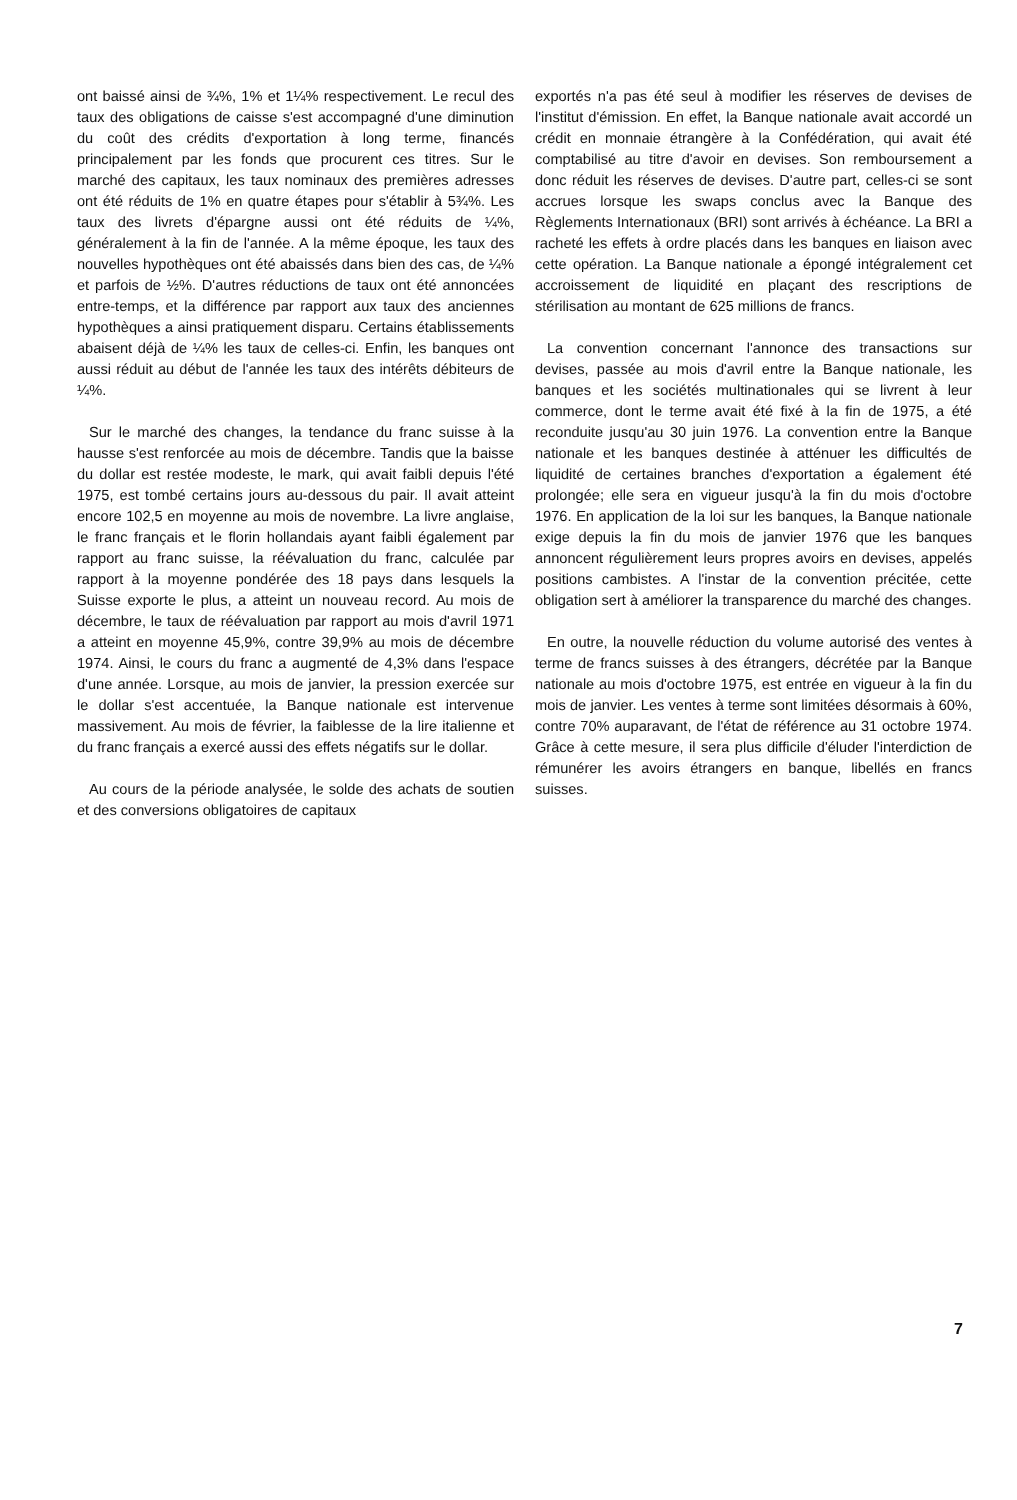ont baissé ainsi de ¾%, 1% et 1¼% respectivement. Le recul des taux des obligations de caisse s'est accompagné d'une diminution du coût des crédits d'exportation à long terme, financés principalement par les fonds que procurent ces titres. Sur le marché des capitaux, les taux nominaux des premières adresses ont été réduits de 1% en quatre étapes pour s'établir à 5¾%. Les taux des livrets d'épargne aussi ont été réduits de ¼%, généralement à la fin de l'année. A la même époque, les taux des nouvelles hypothèques ont été abaissés dans bien des cas, de ¼% et parfois de ½%. D'autres réductions de taux ont été annoncées entre-temps, et la différence par rapport aux taux des anciennes hypothèques a ainsi pratiquement disparu. Certains établissements abaisent déjà de ¼% les taux de celles-ci. Enfin, les banques ont aussi réduit au début de l'année les taux des intérêts débiteurs de ¼%.
Sur le marché des changes, la tendance du franc suisse à la hausse s'est renforcée au mois de décembre. Tandis que la baisse du dollar est restée modeste, le mark, qui avait faibli depuis l'été 1975, est tombé certains jours au-dessous du pair. Il avait atteint encore 102,5 en moyenne au mois de novembre. La livre anglaise, le franc français et le florin hollandais ayant faibli également par rapport au franc suisse, la réévaluation du franc, calculée par rapport à la moyenne pondérée des 18 pays dans lesquels la Suisse exporte le plus, a atteint un nouveau record. Au mois de décembre, le taux de réévaluation par rapport au mois d'avril 1971 a atteint en moyenne 45,9%, contre 39,9% au mois de décembre 1974. Ainsi, le cours du franc a augmenté de 4,3% dans l'espace d'une année. Lorsque, au mois de janvier, la pression exercée sur le dollar s'est accentuée, la Banque nationale est intervenue massivement. Au mois de février, la faiblesse de la lire italienne et du franc français a exercé aussi des effets négatifs sur le dollar.
Au cours de la période analysée, le solde des achats de soutien et des conversions obligatoires de capitaux
exportés n'a pas été seul à modifier les réserves de devises de l'institut d'émission. En effet, la Banque nationale avait accordé un crédit en monnaie étrangère à la Confédération, qui avait été comptabilisé au titre d'avoir en devises. Son remboursement a donc réduit les réserves de devises. D'autre part, celles-ci se sont accrues lorsque les swaps conclus avec la Banque des Règlements Internationaux (BRI) sont arrivés à échéance. La BRI a racheté les effets à ordre placés dans les banques en liaison avec cette opération. La Banque nationale a épongé intégralement cet accroissement de liquidité en plaçant des rescriptions de stérilisation au montant de 625 millions de francs.
La convention concernant l'annonce des transactions sur devises, passée au mois d'avril entre la Banque nationale, les banques et les sociétés multinationales qui se livrent à leur commerce, dont le terme avait été fixé à la fin de 1975, a été reconduite jusqu'au 30 juin 1976. La convention entre la Banque nationale et les banques destinée à atténuer les difficultés de liquidité de certaines branches d'exportation a également été prolongée; elle sera en vigueur jusqu'à la fin du mois d'octobre 1976. En application de la loi sur les banques, la Banque nationale exige depuis la fin du mois de janvier 1976 que les banques annoncent régulièrement leurs propres avoirs en devises, appelés positions cambistes. A l'instar de la convention précitée, cette obligation sert à améliorer la transparence du marché des changes.
En outre, la nouvelle réduction du volume autorisé des ventes à terme de francs suisses à des étrangers, décrétée par la Banque nationale au mois d'octobre 1975, est entrée en vigueur à la fin du mois de janvier. Les ventes à terme sont limitées désormais à 60%, contre 70% auparavant, de l'état de référence au 31 octobre 1974. Grâce à cette mesure, il sera plus difficile d'éluder l'interdiction de rémunérer les avoirs étrangers en banque, libellés en francs suisses.
7